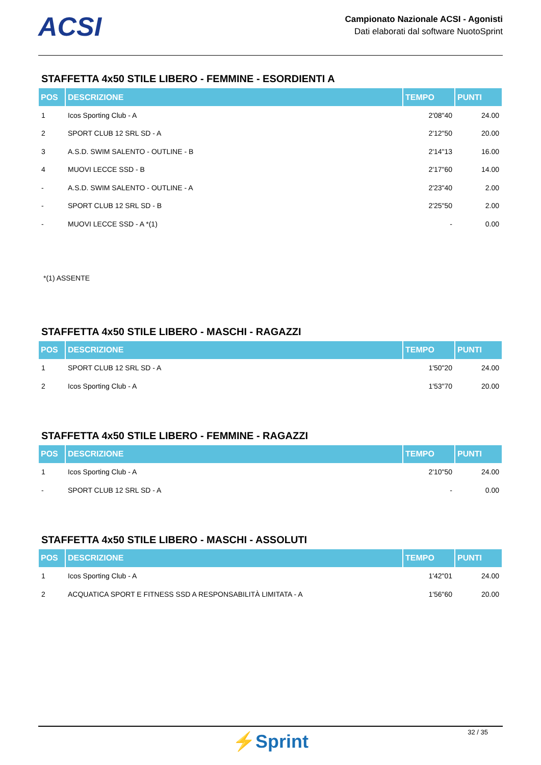ACSI
Campionato Nazionale ACSI - Agonisti
Dati elaborati dal software NuotoSprint
STAFFETTA 4x50 STILE LIBERO - FEMMINE - ESORDIENTI A
| POS | DESCRIZIONE | TEMPO | PUNTI |
| --- | --- | --- | --- |
| 1 | Icos Sporting Club - A | 2'08"40 | 24.00 |
| 2 | SPORT CLUB 12 SRL SD - A | 2'12"50 | 20.00 |
| 3 | A.S.D. SWIM SALENTO - OUTLINE - B | 2'14"13 | 16.00 |
| 4 | MUOVI LECCE SSD - B | 2'17"60 | 14.00 |
| - | A.S.D. SWIM SALENTO - OUTLINE - A | 2'23"40 | 2.00 |
| - | SPORT CLUB 12 SRL SD - B | 2'25"50 | 2.00 |
| - | MUOVI LECCE SSD - A *(1) | - | 0.00 |
*(1) ASSENTE
STAFFETTA 4x50 STILE LIBERO - MASCHI - RAGAZZI
| POS | DESCRIZIONE | TEMPO | PUNTI |
| --- | --- | --- | --- |
| 1 | SPORT CLUB 12 SRL SD - A | 1'50"20 | 24.00 |
| 2 | Icos Sporting Club - A | 1'53"70 | 20.00 |
STAFFETTA 4x50 STILE LIBERO - FEMMINE - RAGAZZI
| POS | DESCRIZIONE | TEMPO | PUNTI |
| --- | --- | --- | --- |
| 1 | Icos Sporting Club - A | 2'10"50 | 24.00 |
| - | SPORT CLUB 12 SRL SD - A | - | 0.00 |
STAFFETTA 4x50 STILE LIBERO - MASCHI - ASSOLUTI
| POS | DESCRIZIONE | TEMPO | PUNTI |
| --- | --- | --- | --- |
| 1 | Icos Sporting Club - A | 1'42"01 | 24.00 |
| 2 | ACQUATICA SPORT E FITNESS SSD A RESPONSABILITÀ LIMITATA - A | 1'56"60 | 20.00 |
32 / 35
⚡Sprint